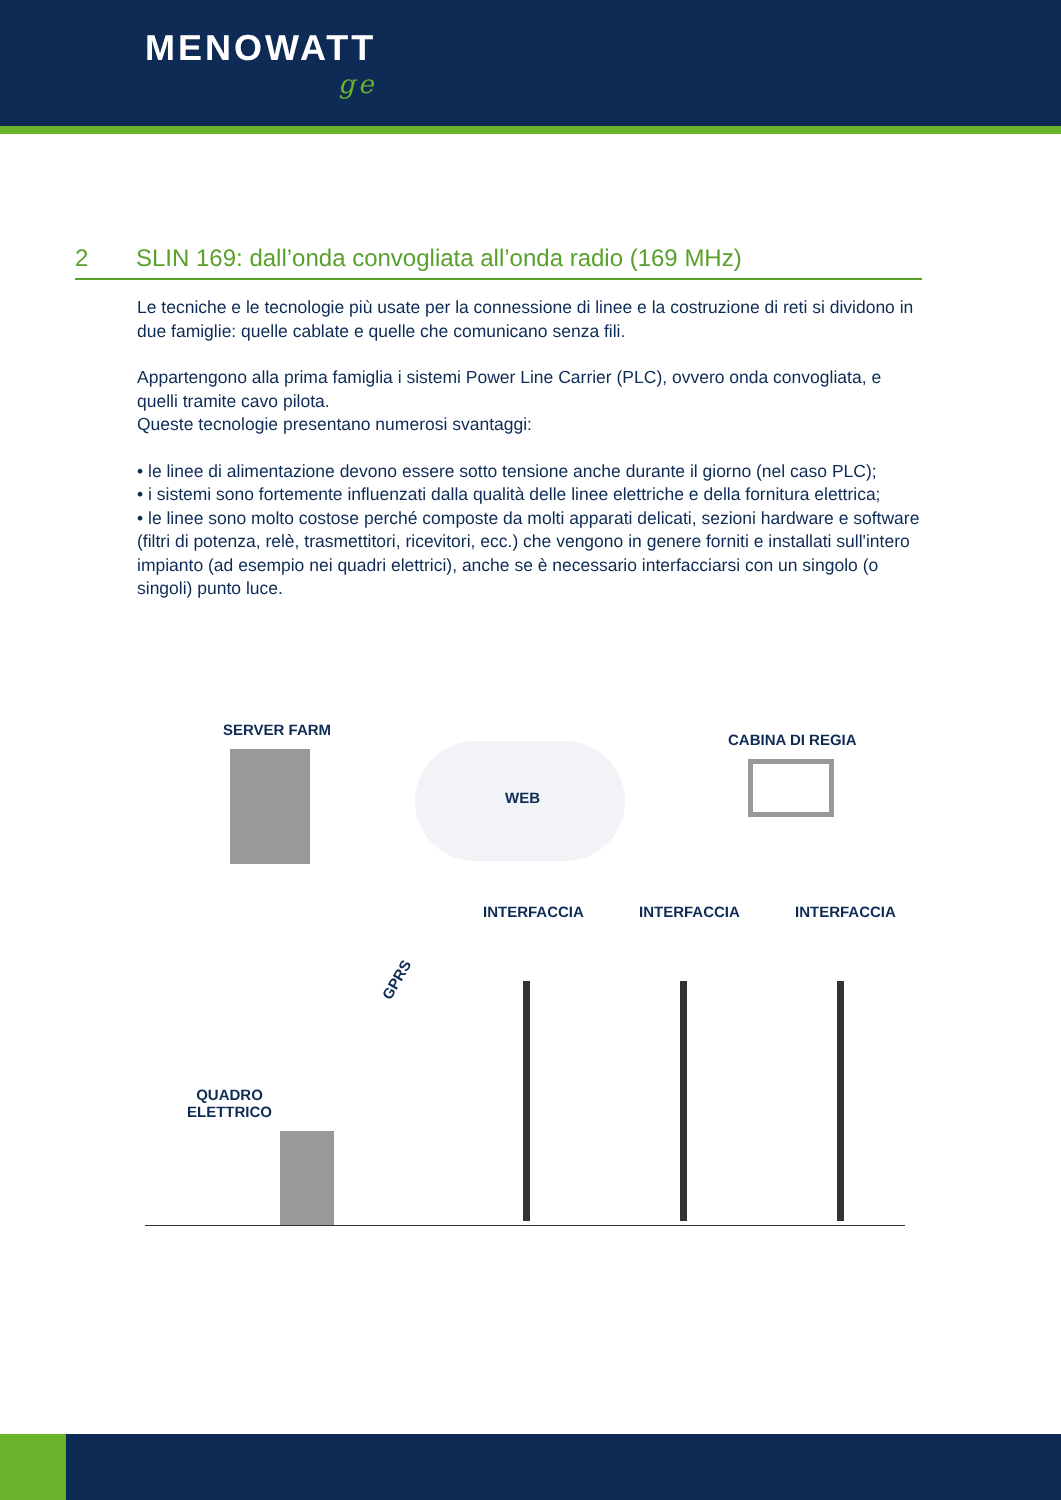MENOWATT
ge
2 SLIN 169: dall’onda convogliata all’onda radio (169 MHz)
Le tecniche e le tecnologie più usate per la connessione di linee e la costruzione di reti si dividono in due famiglie: quelle cablate e quelle che comunicano senza fili.
Appartengono alla prima famiglia i sistemi Power Line Carrier (PLC), ovvero onda convogliata, e quelli tramite cavo pilota.
Queste tecnologie presentano numerosi svantaggi:
• le linee di alimentazione devono essere sotto tensione anche durante il giorno (nel caso PLC);
• i sistemi sono fortemente influenzati dalla qualità delle linee elettriche e della fornitura elettrica;
• le linee sono molto costose perché composte da molti apparati delicati, sezioni hardware e software (filtri di potenza, relè, trasmettitori, ricevitori, ecc.) che vengono in genere forniti e installati sull'intero impianto (ad esempio nei quadri elettrici), anche se è necessario interfacciarsi con un singolo (o singoli) punto luce.
SERVER FARM
WEB
CABINA DI REGIA
GPRS
INTERFACCIA INTERFACCIA INTERFACCIA
QUADRO
ELETTRICO